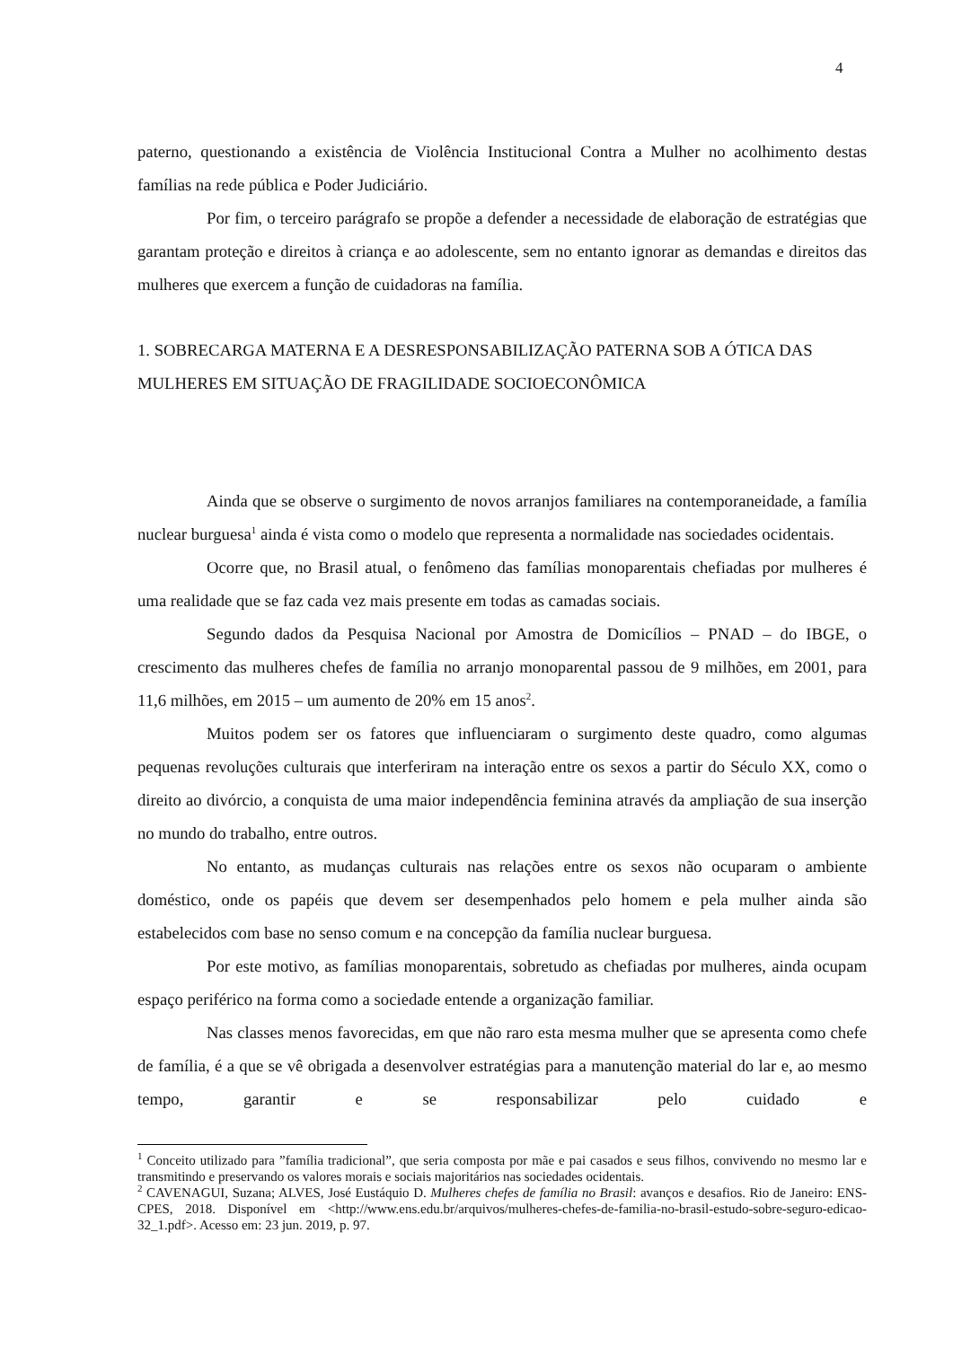4
paterno, questionando a existência de Violência Institucional Contra a Mulher no acolhimento destas famílias na rede pública e Poder Judiciário.
Por fim, o terceiro parágrafo se propõe a defender a necessidade de elaboração de estratégias que garantam proteção e direitos à criança e ao adolescente, sem no entanto ignorar as demandas e direitos das mulheres que exercem a função de cuidadoras na família.
1. SOBRECARGA MATERNA E A DESRESPONSABILIZAÇÃO PATERNA SOB A ÓTICA DAS MULHERES EM SITUAÇÃO DE FRAGILIDADE SOCIOECONÔMICA
Ainda que se observe o surgimento de novos arranjos familiares na contemporaneidade, a família nuclear burguesa<sup>1</sup> ainda é vista como o modelo que representa a normalidade nas sociedades ocidentais.
Ocorre que, no Brasil atual, o fenômeno das famílias monoparentais chefiadas por mulheres é uma realidade que se faz cada vez mais presente em todas as camadas sociais.
Segundo dados da Pesquisa Nacional por Amostra de Domicílios – PNAD – do IBGE, o crescimento das mulheres chefes de família no arranjo monoparental passou de 9 milhões, em 2001, para 11,6 milhões, em 2015 – um aumento de 20% em 15 anos<sup>2</sup>.
Muitos podem ser os fatores que influenciaram o surgimento deste quadro, como algumas pequenas revoluções culturais que interferiram na interação entre os sexos a partir do Século XX, como o direito ao divórcio, a conquista de uma maior independência feminina através da ampliação de sua inserção no mundo do trabalho, entre outros.
No entanto, as mudanças culturais nas relações entre os sexos não ocuparam o ambiente doméstico, onde os papéis que devem ser desempenhados pelo homem e pela mulher ainda são estabelecidos com base no senso comum e na concepção da família nuclear burguesa.
Por este motivo, as famílias monoparentais, sobretudo as chefiadas por mulheres, ainda ocupam espaço periférico na forma como a sociedade entende a organização familiar.
Nas classes menos favorecidas, em que não raro esta mesma mulher que se apresenta como chefe de família, é a que se vê obrigada a desenvolver estratégias para a manutenção material do lar e, ao mesmo tempo, garantir e se responsabilizar pelo cuidado e
<sup>1</sup> Conceito utilizado para ”família tradicional”, que seria composta por mãe e pai casados e seus filhos, convivendo no mesmo lar e transmitindo e preservando os valores morais e sociais majoritários nas sociedades ocidentais.
<sup>2</sup> CAVENAGUI, Suzana; ALVES, José Eustáquio D. Mulheres chefes de família no Brasil: avanços e desafios. Rio de Janeiro: ENS-CPES, 2018. Disponível em <http://www.ens.edu.br/arquivos/mulheres-chefes-de-familia-no-brasil-estudo-sobre-seguro-edicao-32_1.pdf>. Acesso em: 23 jun. 2019, p. 97.